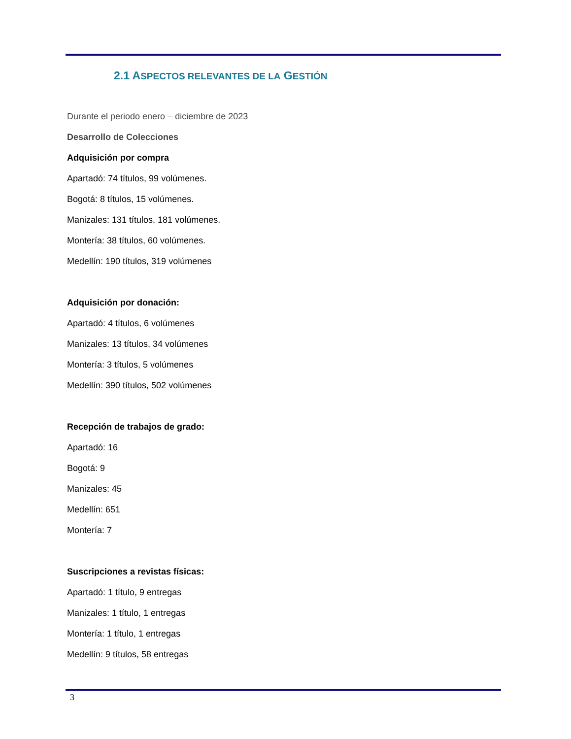2.1 ASPECTOS RELEVANTES DE LA GESTIÓN
Durante el periodo enero – diciembre de 2023
Desarrollo de Colecciones
Adquisición por compra
Apartadó: 74 títulos, 99 volúmenes.
Bogotá: 8 títulos, 15 volúmenes.
Manizales: 131 títulos, 181 volúmenes.
Montería: 38 títulos, 60 volúmenes.
Medellín: 190 títulos, 319 volúmenes
Adquisición por donación:
Apartadó: 4 títulos, 6 volúmenes
Manizales: 13 títulos, 34 volúmenes
Montería: 3 títulos, 5 volúmenes
Medellín: 390 títulos, 502 volúmenes
Recepción de trabajos de grado:
Apartadó: 16
Bogotá: 9
Manizales: 45
Medellín: 651
Montería: 7
Suscripciones a revistas físicas:
Apartadó: 1 título, 9 entregas
Manizales: 1 título, 1 entregas
Montería: 1 título, 1 entregas
Medellín: 9 títulos, 58 entregas
3